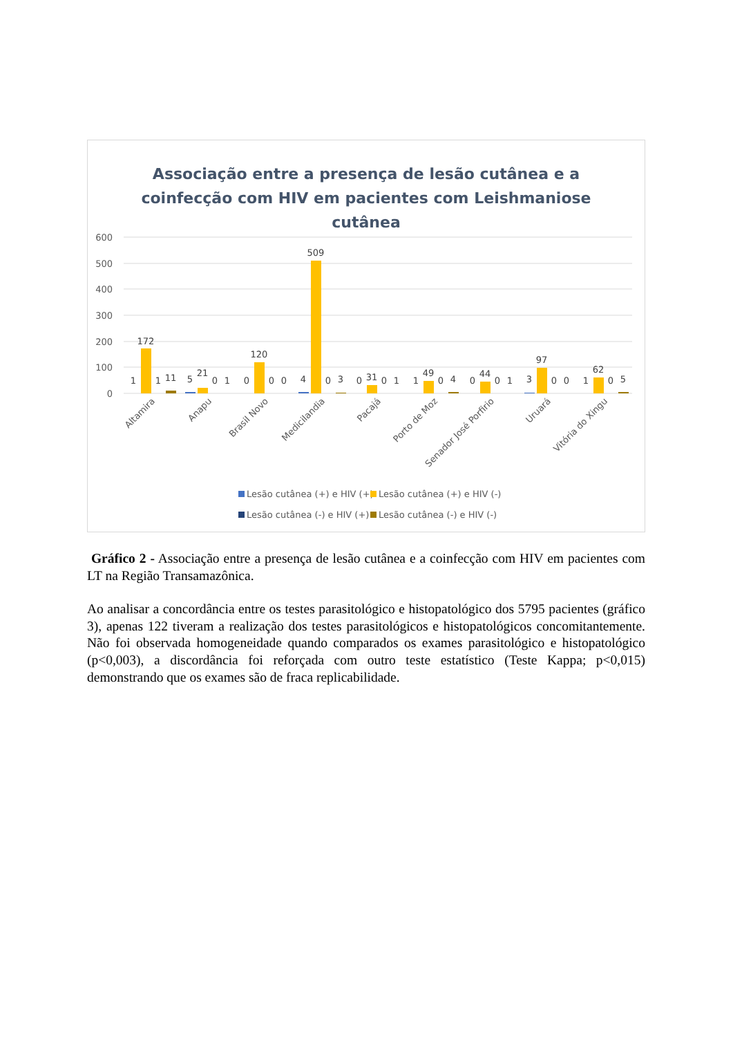Associação entre a presença de lesão cutânea e a
coinfecção com HIV em pacientes com Leishmaniose
cutânea
600
500
400
300
200
100
0
1
172
1
11
5
21
0
1
0
120
0
0
4
509
0
3
0
31
0
1
1
49
0
4
0
44
0
1
3
97
0
0
1
62
0
5
Altamira
Anapu
Brasil Novo
Medicilandia
Pacajá
Porto de Moz
Senador José Porfirio
Uruará
Vitória do Xingu
Lesão cutânea (+) e HIV (+)
Lesão cutânea (+) e HIV (-)
Lesão cutânea (-) e HIV (+)
Lesão cutânea (-) e HIV (-)
Gráfico 2 - Associação entre a presença de lesão cutânea e a coinfecção com HIV em pacientes com LT na Região Transamazônica.
Ao analisar a concordância entre os testes parasitológico e histopatológico dos 5795 pacientes (gráfico 3), apenas 122 tiveram a realização dos testes parasitológicos e histopatológicos concomitantemente. Não foi observada homogeneidade quando comparados os exames parasitológico e histopatológico (p<0,003), a discordância foi reforçada com outro teste estatístico (Teste Kappa; p<0,015) demonstrando que os exames são de fraca replicabilidade.